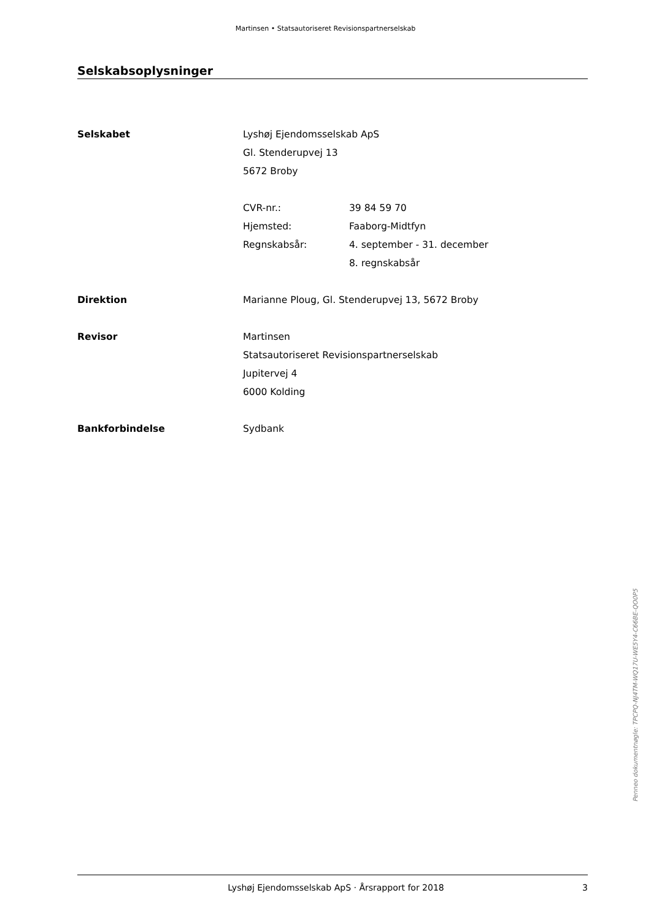Martinsen • Statsautoriseret Revisionspartnerselskab
Selskabsoplysninger
Selskabet Lyshøj Ejendomsselskab ApS
Gl. Stenderupvej 13
5672 Broby
CVR-nr.: 39 84 59 70
Hjemsted: Faaborg-Midtfyn
Regnskabsår: 4. september - 31. december
8. regnskabsår
Direktion Marianne Ploug, Gl. Stenderupvej 13, 5672 Broby
Revisor Martinsen
Statsautoriseret Revisionspartnerselskab
Jupitervej 4
6000 Kolding
Bankforbindelse Sydbank
Penneo dokumentnøgle: TPCPQ-NJ4TM-WQ17U-WE5Y4-C66BE-QO0P5
Lyshøj Ejendomsselskab ApS · Årsrapport for 2018
3